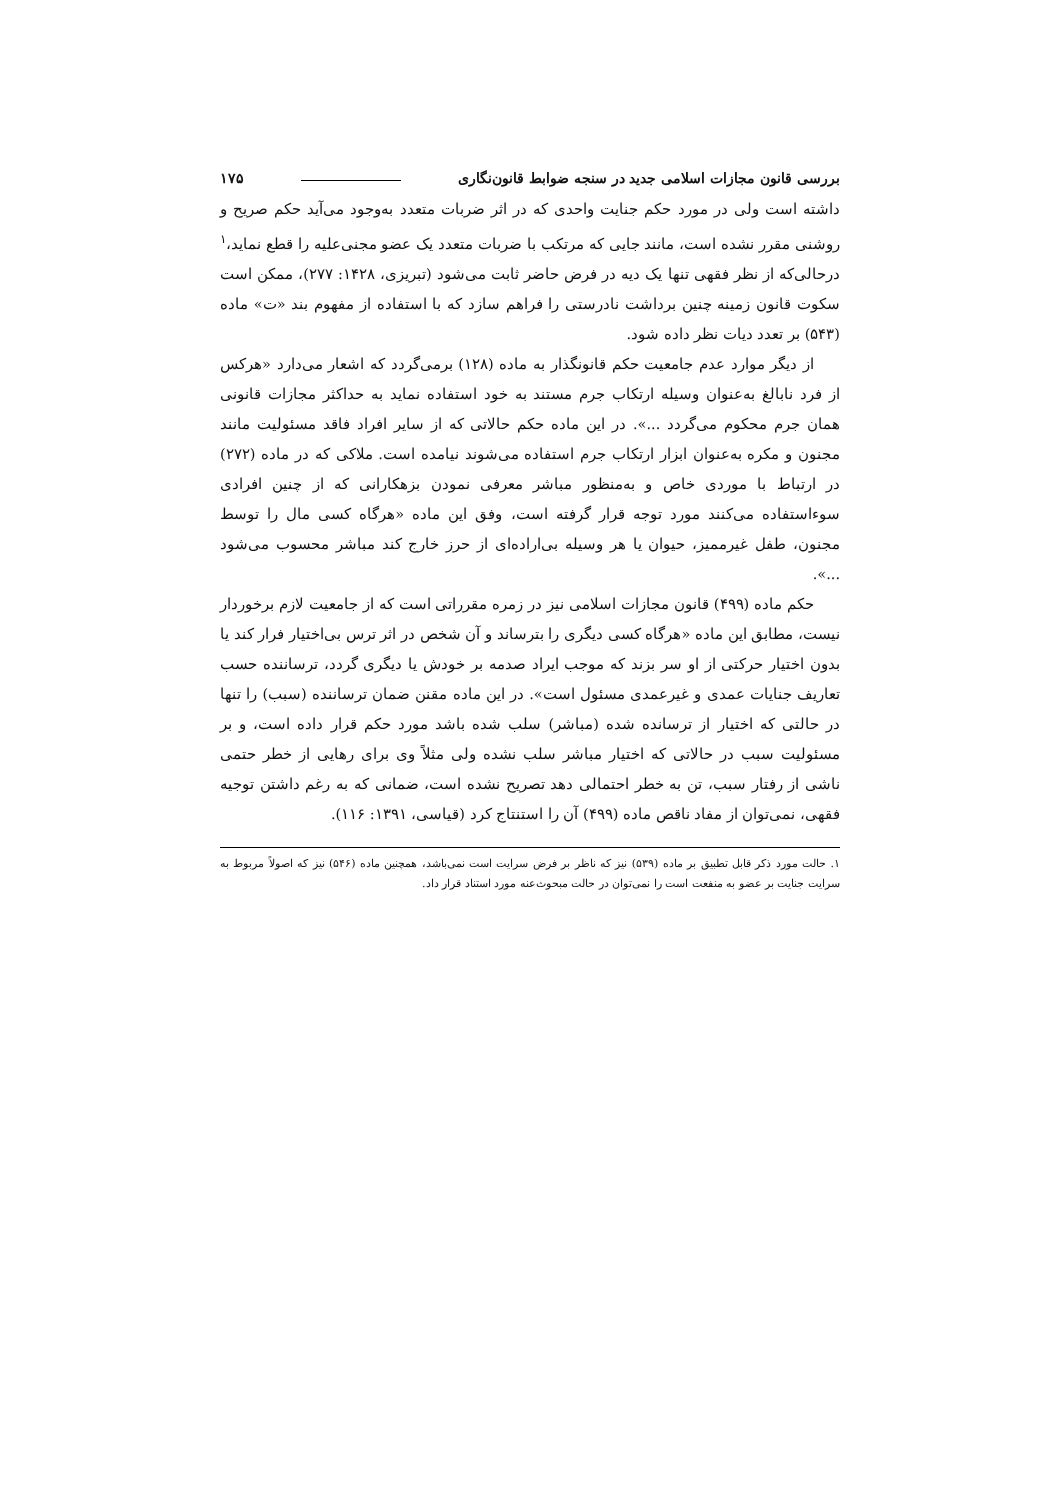بررسی قانون مجازات اسلامی جدید در سنجه ضوابط قانون‌نگاری ۱۷۵
داشته است ولی در مورد حکم جنایت واحدی که در اثر ضربات متعدد به‌وجود می‌آید حکم صریح و روشنی مقرر نشده است، مانند جایی که مرتکب با ضربات متعدد یک عضو مجنی‌علیه را قطع نماید،<sup>۱</sup> درحالی‌که از نظر فقهی تنها یک دیه در فرض حاضر ثابت می‌شود (تبریزی، ۱۴۲۸: ۲۷۷)، ممکن است سکوت قانون زمینه چنین برداشت نادرستی را فراهم سازد که با استفاده از مفهوم بند «ت» ماده (۵۴۳) بر تعدد دیات نظر داده شود.
از دیگر موارد عدم جامعیت حکم قانونگذار به ماده (۱۲۸) برمی‌گردد که اشعار می‌دارد «هرکس از فرد نابالغ به‌عنوان وسیله ارتکاب جرم مستند به خود استفاده نماید به حداکثر مجازات قانونی همان جرم محکوم می‌گردد ...». در این ماده حکم حالاتی که از سایر افراد فاقد مسئولیت مانند مجنون و مکره به‌عنوان ابزار ارتکاب جرم استفاده می‌شوند نیامده است. ملاکی که در ماده (۲۷۲) در ارتباط با موردی خاص و به‌منظور مباشر معرفی نمودن بزهکارانی که از چنین افرادی سوءاستفاده می‌کنند مورد توجه قرار گرفته است، وفق این ماده «هرگاه کسی مال را توسط مجنون، طفل غیرممیز، حیوان یا هر وسیله بی‌اراده‌ای از حرز خارج کند مباشر محسوب می‌شود ...».
حکم ماده (۴۹۹) قانون مجازات اسلامی نیز در زمره مقرراتی است که از جامعیت لازم برخوردار نیست، مطابق این ماده «هرگاه کسی دیگری را بترساند و آن شخص در اثر ترس بی‌اختیار فرار کند یا بدون اختیار حرکتی از او سر بزند که موجب ایراد صدمه بر خودش یا دیگری گردد، ترساننده حسب تعاریف جنایات عمدی و غیرعمدی مسئول است». در این ماده مقنن ضمان ترساننده (سبب) را تنها در حالتی که اختیار از ترسانده شده (مباشر) سلب شده باشد مورد حکم قرار داده است، و بر مسئولیت سبب در حالاتی که اختیار مباشر سلب نشده ولی مثلاً وی برای رهایی از خطر حتمی ناشی از رفتار سبب، تن به خطر احتمالی دهد تصریح نشده است، ضمانی که به رغم داشتن توجیه فقهی، نمی‌توان از مفاد ناقص ماده (۴۹۹) آن را استنتاج کرد (قیاسی، ۱۳۹۱: ۱۱۶).
۱. حالت مورد ذکر قابل تطبیق بر ماده (۵۳۹) نیز که ناظر بر فرض سرایت است نمی‌باشد، همچنین ماده (۵۴۶) نیز که اصولاً مربوط به سرایت جنایت بر عضو به منفعت است را نمی‌توان در حالت مبحوث‌عنه مورد استناد قرار داد.